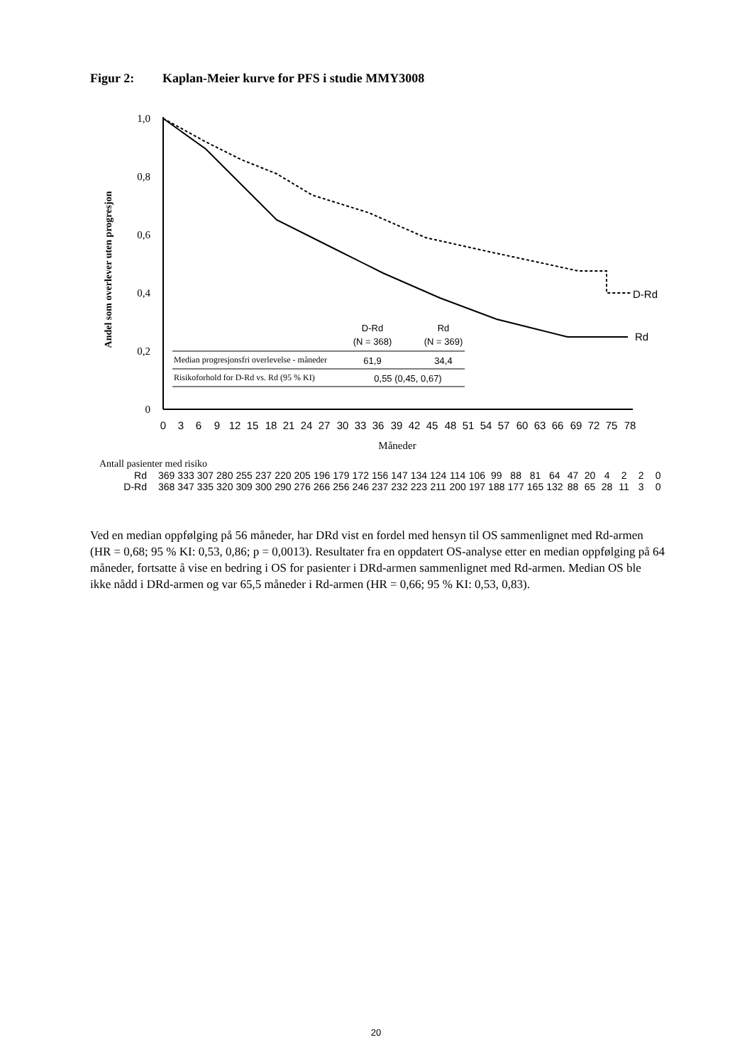Figur 2: Kaplan-Meier kurve for PFS i studie MMY3008
Andel som overlever uten progresjon
1,0
0,8
0,6
0,4
0,2
0
D-Rd
Rd
D-Rd
Rd
(N = 368)
(N = 369)
Median progresjonsfri overlevelse - måneder
61,9
34,4
Risikoforhold for D-Rd vs. Rd (95 % KI)
0,55 (0,45, 0,67)
0
3
6
9
12
15
18
21
24
27
30
33
36
39
42
45
48
51
54
57
60
63
66
69
72
75
78
Måneder
Antall pasienter med risiko
| Rd | 369 | 333 | 307 | 280 | 255 | 237 | 220 | 205 | 196 | 179 | 172 | 156 | 147 | 134 | 124 | 114 | 106 | 99 | 88 | 81 | 64 | 47 | 20 | 4 | 2 | 2 | 0 |
| D-Rd | 368 | 347 | 335 | 320 | 309 | 300 | 290 | 276 | 266 | 256 | 246 | 237 | 232 | 223 | 211 | 200 | 197 | 188 | 177 | 165 | 132 | 88 | 65 | 28 | 11 | 3 | 0 |
Ved en median oppfølging på 56 måneder, har DRd vist en fordel med hensyn til OS sammenlignet med Rd-armen (HR = 0,68; 95 % KI: 0,53, 0,86; p = 0,0013). Resultater fra en oppdatert OS-analyse etter en median oppfølging på 64 måneder, fortsatte å vise en bedring i OS for pasienter i DRd-armen sammenlignet med Rd-armen. Median OS ble ikke nådd i DRd-armen og var 65,5 måneder i Rd-armen (HR = 0,66; 95 % KI: 0,53, 0,83).
20